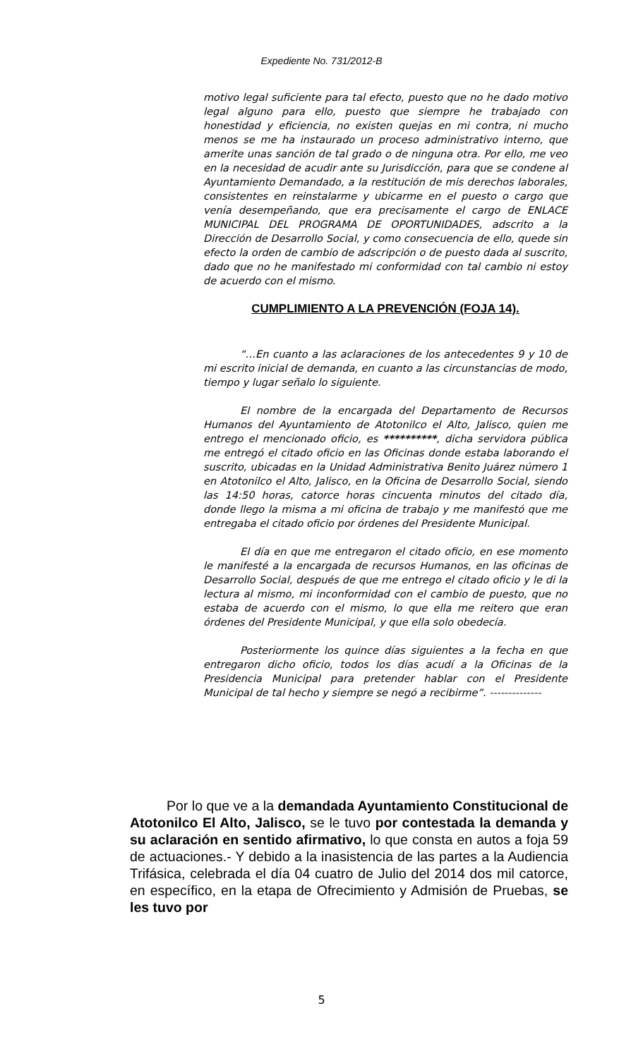Expediente No. 731/2012-B
motivo legal suficiente para tal efecto, puesto que no he dado motivo legal alguno para ello, puesto que siempre he trabajado con honestidad y eficiencia, no existen quejas en mi contra, ni mucho menos se me ha instaurado un proceso administrativo interno, que amerite unas sanción de tal grado o de ninguna otra. Por ello, me veo en la necesidad de acudir ante su Jurisdicción, para que se condene al Ayuntamiento Demandado, a la restitución de mis derechos laborales, consistentes en reinstalarme y ubicarme en el puesto o cargo que venía desempeñando, que era precisamente el cargo de ENLACE MUNICIPAL DEL PROGRAMA DE OPORTUNIDADES, adscrito a la Dirección de Desarrollo Social, y como consecuencia de ello, quede sin efecto la orden de cambio de adscripción o de puesto dada al suscrito, dado que no he manifestado mi conformidad con tal cambio ni estoy de acuerdo con el mismo.
CUMPLIMIENTO A LA PREVENCIÓN (FOJA 14).
“…En cuanto a las aclaraciones de los antecedentes 9 y 10 de mi escrito inicial de demanda, en cuanto a las circunstancias de modo, tiempo y lugar señalo lo siguiente.
El nombre de la encargada del Departamento de Recursos Humanos del Ayuntamiento de Atotonilco el Alto, Jalisco, quien me entrego el mencionado oficio, es **********, dicha servidora pública me entregó el citado oficio en las Oficinas donde estaba laborando el suscrito, ubicadas en la Unidad Administrativa Benito Juárez número 1 en Atotonilco el Alto, Jalisco, en la Oficina de Desarrollo Social, siendo las 14:50 horas, catorce horas cincuenta minutos del citado día, donde llego la misma a mi oficina de trabajo y me manifestó que me entregaba el citado oficio por órdenes del Presidente Municipal.
El día en que me entregaron el citado oficio, en ese momento le manifesté a la encargada de recursos Humanos, en las oficinas de Desarrollo Social, después de que me entrego el citado oficio y le di la lectura al mismo, mi inconformidad con el cambio de puesto, que no estaba de acuerdo con el mismo, lo que ella me reitero que eran órdenes del Presidente Municipal, y que ella solo obedecía.
Posteriormente los quince días siguientes a la fecha en que entregaron dicho oficio, todos los días acudí a la Oficinas de la Presidencia Municipal para pretender hablar con el Presidente Municipal de tal hecho y siempre se negó a recibirme”. --------------
Por lo que ve a la demandada Ayuntamiento Constitucional de Atotonilco El Alto, Jalisco, se le tuvo por contestada la demanda y su aclaración en sentido afirmativo, lo que consta en autos a foja 59 de actuaciones.- Y debido a la inasistencia de las partes a la Audiencia Trifásica, celebrada el día 04 cuatro de Julio del 2014 dos mil catorce, en específico, en la etapa de Ofrecimiento y Admisión de Pruebas, se les tuvo por
5